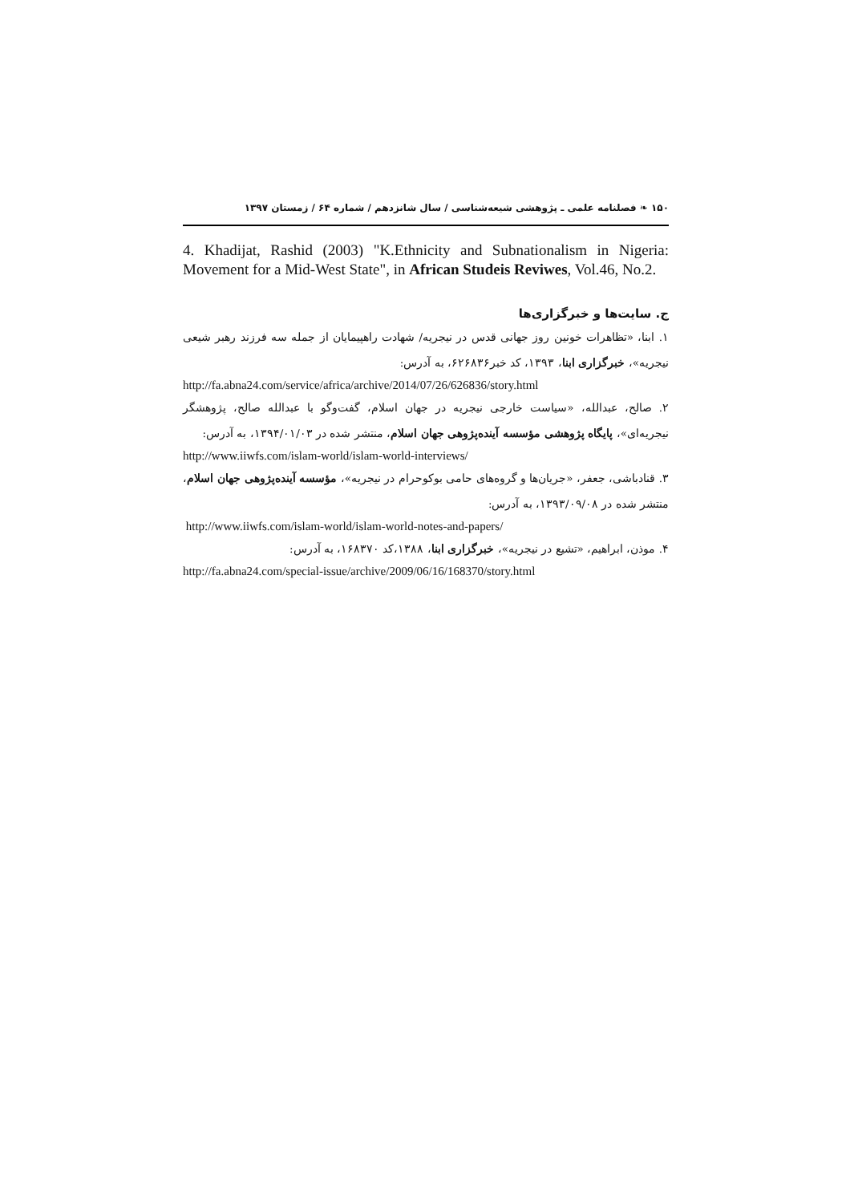۱۵۰ ❧ فصلنامه علمی ـ پژوهشی شیعه‌شناسی / سال شانزدهم / شماره ۶۴ / زمستان ۱۳۹۷
4. Khadijat, Rashid (2003) "K.Ethnicity and Subnationalism in Nigeria: Movement for a Mid-West State", in African Studeis Reviwes, Vol.46, No.2.
ج. سایت‌ها و خبرگزاری‌ها
۱. ابنا، «تظاهرات خونین روز جهانی قدس در نیجریه/ شهادت راهپیمایان از جمله سه فرزند رهبر شیعی نیجریه»، خبرگزاری ابنا، ۱۳۹۳، کد خبر۶۲۶۸۳۶، به آدرس:
http://fa.abna24.com/service/africa/archive/2014/07/26/626836/story.html
۲. صالح، عبدالله، «سیاست خارجی نیجریه در جهان اسلام، گفت‌وگو با عبدالله صالح، پژوهشگر نیجریه‌ای»، پایگاه پژوهشی مؤسسه آینده‌پژوهی جهان اسلام، منتشر شده در ۱۳۹۴/۰۱/۰۳، به آدرس:
http://www.iiwfs.com/islam-world/islam-world-interviews/
۳. قنادباشی، جعفر، «جریان‌ها و گروه‌های حامی بوکوحرام در نیجریه»، مؤسسه آینده‌پژوهی جهان اسلام، منتشر شده در ۱۳۹۳/۰۹/۰۸، به آدرس:
http://www.iiwfs.com/islam-world/islam-world-notes-and-papers/
۴. موذن، ابراهیم، «تشیع در نیجریه»، خبرگزاری ابنا، ۱۳۸۸،کد ۱۶۸۳۷۰، به آدرس:
http://fa.abna24.com/special-issue/archive/2009/06/16/168370/story.html